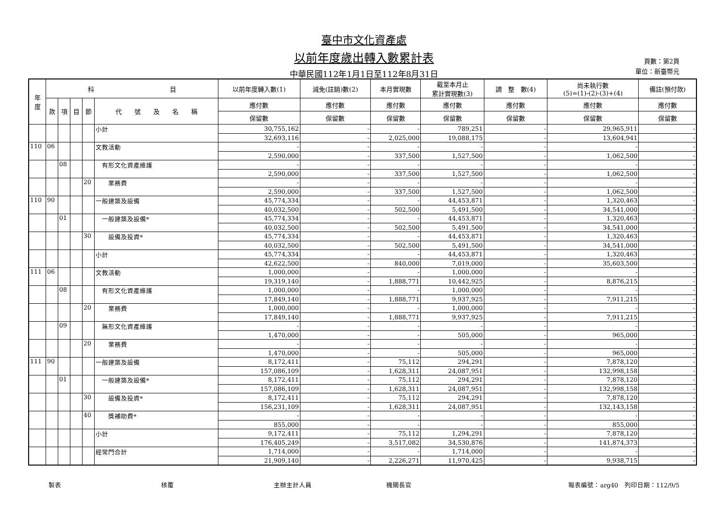臺中市文化資產處
以前年度歲出轉入數累計表
中華民國112年1月1日至112年8月31日
頁數：第2頁
單位：新臺幣元
| 年 度 | 科 目 | | | | | 以前年度轉入數(1) | 減免(註銷)數(2) | 本月實現數 | 截至本月止 累計實現數(3) | 調 整 數(4) | 尚未執行數 (5)=(1)-(2)-(3)+(4) | 備註(預付款) |
| --- | --- | --- | --- | --- | --- | --- | --- | --- | --- | --- | --- | --- |
| | 款 | 項 | 目 | 節 | 代 號 及 名 稱 | 應付數 | 應付數 | 應付數 | 應付數 | 應付數 | 應付數 | 應付數 |
| | | | | | | 保留數 | 保留數 | 保留數 | 保留數 | 保留數 | 保留數 | 保留數 |
| | | | | | 小計 | 30,755,162 | - | - | 789,251 | - | 29,965,911 | - |
| | | | | | | 32,693,116 | - | 2,025,000 | 19,088,175 | - | 13,604,941 | - |
| 110 | 06 | | | | 文教活動 | - | - | - | - | - | - | - |
| | | | | | | 2,590,000 | - | 337,500 | 1,527,500 | - | 1,062,500 | - |
| | | 08 | | | 有形文化資產維護 | - | - | - | - | - | - | - |
| | | | | | | 2,590,000 | - | 337,500 | 1,527,500 | - | 1,062,500 | - |
| | | | | 20 | 業務費 | - | - | - | - | - | - | - |
| | | | | | | 2,590,000 | - | 337,500 | 1,527,500 | - | 1,062,500 | - |
| 110 | 90 | | | | 一般建築及設備 | 45,774,334 | - | - | 44,453,871 | - | 1,320,463 | - |
| | | | | | | 40,032,500 | - | 502,500 | 5,491,500 | - | 34,541,000 | - |
| | | 01 | | | 一般建築及設備* | 45,774,334 | - | - | 44,453,871 | - | 1,320,463 | - |
| | | | | | | 40,032,500 | - | 502,500 | 5,491,500 | - | 34,541,000 | - |
| | | | | 30 | 設備及投資* | 45,774,334 | - | - | 44,453,871 | - | 1,320,463 | - |
| | | | | | | 40,032,500 | - | 502,500 | 5,491,500 | - | 34,541,000 | - |
| | | | | | 小計 | 45,774,334 | - | - | 44,453,871 | - | 1,320,463 | - |
| | | | | | | 42,622,500 | - | 840,000 | 7,019,000 | - | 35,603,500 | - |
| 111 | 06 | | | | 文教活動 | 1,000,000 | - | - | 1,000,000 | - | - | - |
| | | | | | | 19,319,140 | - | 1,888,771 | 10,442,925 | - | 8,876,215 | - |
| | | 08 | | | 有形文化資產維護 | 1,000,000 | - | - | 1,000,000 | - | - | - |
| | | | | | | 17,849,140 | - | 1,888,771 | 9,937,925 | - | 7,911,215 | - |
| | | | | 20 | 業務費 | 1,000,000 | - | - | 1,000,000 | - | - | - |
| | | | | | | 17,849,140 | - | 1,888,771 | 9,937,925 | - | 7,911,215 | - |
| | | 09 | | | 無形文化資產維護 | - | - | - | - | - | - | - |
| | | | | | | 1,470,000 | - | - | 505,000 | - | 965,000 | - |
| | | | | 20 | 業務費 | - | - | - | - | - | - | - |
| | | | | | | 1,470,000 | - | - | 505,000 | - | 965,000 | - |
| 111 | 90 | | | | 一般建築及設備 | 8,172,411 | - | 75,112 | 294,291 | - | 7,878,120 | - |
| | | | | | | 157,086,109 | - | 1,628,311 | 24,087,951 | - | 132,998,158 | - |
| | | 01 | | | 一般建築及設備* | 8,172,411 | - | 75,112 | 294,291 | - | 7,878,120 | - |
| | | | | | | 157,086,109 | - | 1,628,311 | 24,087,951 | - | 132,998,158 | - |
| | | | | 30 | 設備及投資* | 8,172,411 | - | 75,112 | 294,291 | - | 7,878,120 | - |
| | | | | | | 156,231,109 | - | 1,628,311 | 24,087,951 | - | 132,143,158 | - |
| | | | | 40 | 獎補助費* | - | - | - | - | - | - | - |
| | | | | | | 855,000 | - | - | - | - | 855,000 | - |
| | | | | | 小計 | 9,172,411 | - | 75,112 | 1,294,291 | - | 7,878,120 | - |
| | | | | | | 176,405,249 | - | 3,517,082 | 34,530,876 | - | 141,874,373 | - |
| | | | | | 經常門合計 | 1,714,000 | - | - | 1,714,000 | - | - | - |
| | | | | | | 21,909,140 | - | 2,226,271 | 11,970,425 | - | 9,938,715 | - |
製表 核覆 主辦主計人員 機關長官 報表編號：arg40　列印日期：112/9/5